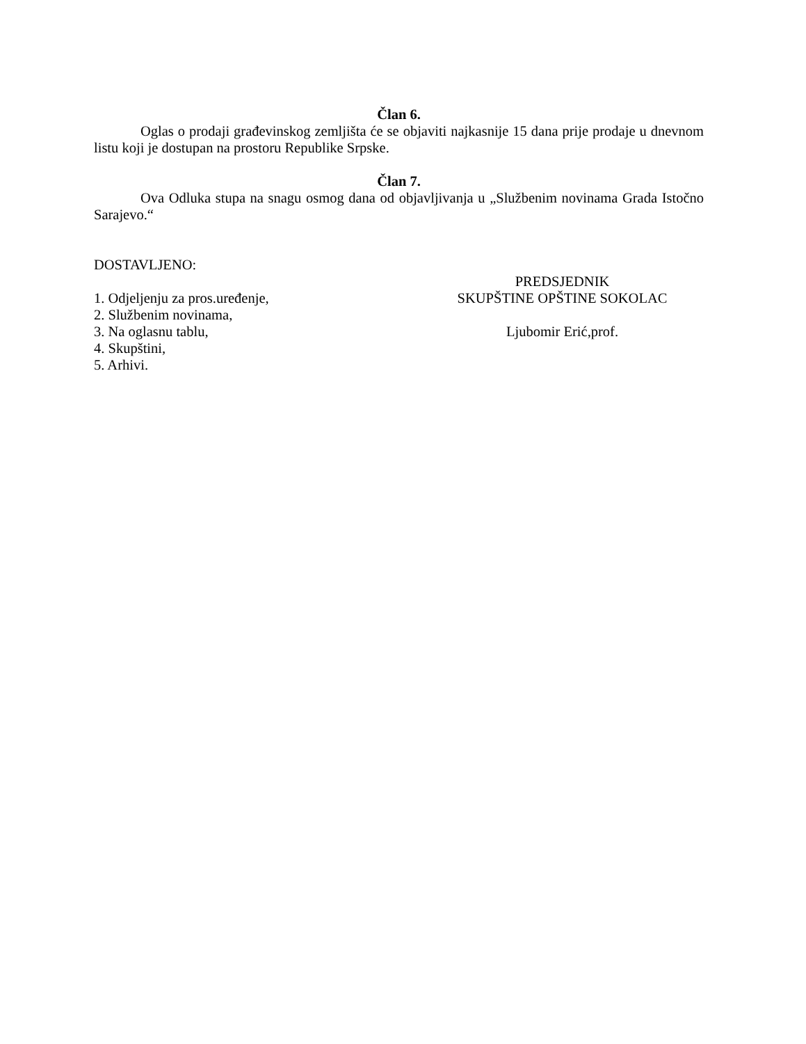Član 6.
Oglas o prodaji građevinskog zemljišta će se objaviti najkasnije 15 dana prije prodaje u dnevnom listu koji je dostupan na prostoru Republike Srpske.
Član 7.
Ova Odluka stupa na snagu osmog dana od objavljivanja u „Službenim novinama Grada Istočno Sarajevo.“
DOSTAVLJENO:
PREDSJEDNIK
1. Odjeljenju za pros.uređenje, SKUPŠTINE OPŠTINE SOKOLAC
2. Službenim novinama,
3. Na oglasnu tablu, Ljubomir Erić,prof.
4. Skupštini,
5. Arhivi.